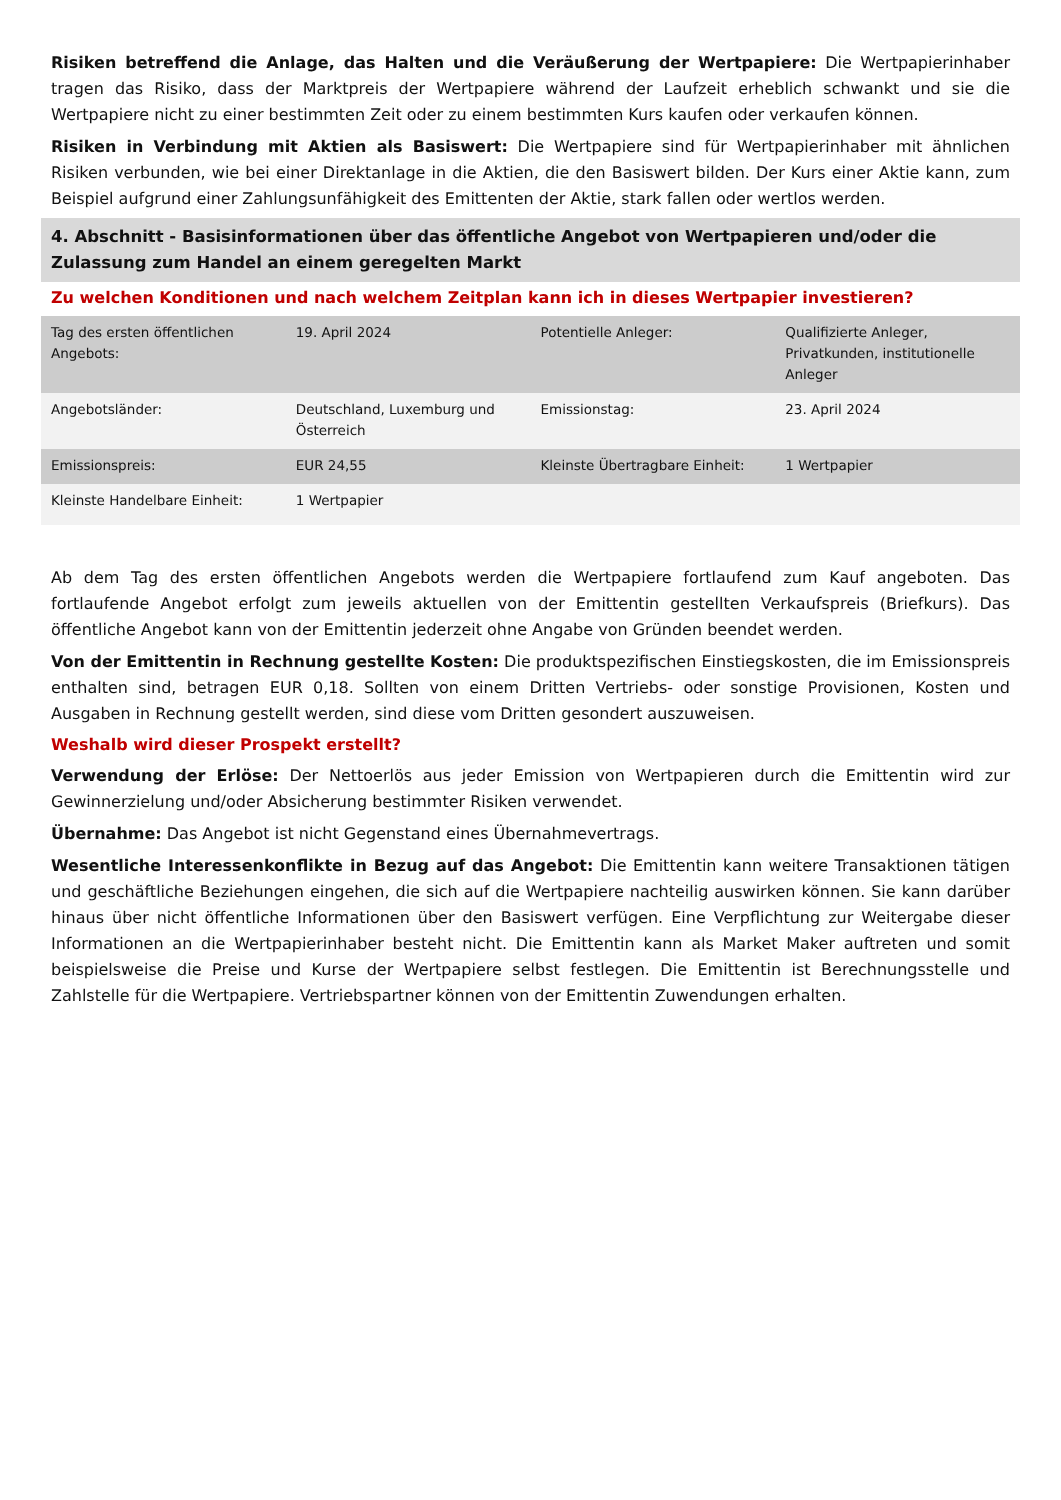Risiken betreffend die Anlage, das Halten und die Veräußerung der Wertpapiere: Die Wertpapierinhaber tragen das Risiko, dass der Marktpreis der Wertpapiere während der Laufzeit erheblich schwankt und sie die Wertpapiere nicht zu einer bestimmten Zeit oder zu einem bestimmten Kurs kaufen oder verkaufen können.
Risiken in Verbindung mit Aktien als Basiswert: Die Wertpapiere sind für Wertpapierinhaber mit ähnlichen Risiken verbunden, wie bei einer Direktanlage in die Aktien, die den Basiswert bilden. Der Kurs einer Aktie kann, zum Beispiel aufgrund einer Zahlungsunfähigkeit des Emittenten der Aktie, stark fallen oder wertlos werden.
4. Abschnitt - Basisinformationen über das öffentliche Angebot von Wertpapieren und/oder die Zulassung zum Handel an einem geregelten Markt
Zu welchen Konditionen und nach welchem Zeitplan kann ich in dieses Wertpapier investieren?
| Tag des ersten öffentlichen Angebots: | 19. April 2024 | Potentielle Anleger: | Qualifizierte Anleger, Privatkunden, institutionelle Anleger |
| Angebotsländer: | Deutschland, Luxemburg und Österreich | Emissionstag: | 23. April 2024 |
| Emissionspreis: | EUR 24,55 | Kleinste Übertragbare Einheit: | 1 Wertpapier |
| Kleinste Handelbare Einheit: | 1 Wertpapier | | |
Ab dem Tag des ersten öffentlichen Angebots werden die Wertpapiere fortlaufend zum Kauf angeboten. Das fortlaufende Angebot erfolgt zum jeweils aktuellen von der Emittentin gestellten Verkaufspreis (Briefkurs). Das öffentliche Angebot kann von der Emittentin jederzeit ohne Angabe von Gründen beendet werden.
Von der Emittentin in Rechnung gestellte Kosten: Die produktspezifischen Einstiegskosten, die im Emissionspreis enthalten sind, betragen EUR 0,18. Sollten von einem Dritten Vertriebs- oder sonstige Provisionen, Kosten und Ausgaben in Rechnung gestellt werden, sind diese vom Dritten gesondert auszuweisen.
Weshalb wird dieser Prospekt erstellt?
Verwendung der Erlöse: Der Nettoerlös aus jeder Emission von Wertpapieren durch die Emittentin wird zur Gewinnerzielung und/oder Absicherung bestimmter Risiken verwendet.
Übernahme: Das Angebot ist nicht Gegenstand eines Übernahmevertrags.
Wesentliche Interessenkonflikte in Bezug auf das Angebot: Die Emittentin kann weitere Transaktionen tätigen und geschäftliche Beziehungen eingehen, die sich auf die Wertpapiere nachteilig auswirken können. Sie kann darüber hinaus über nicht öffentliche Informationen über den Basiswert verfügen. Eine Verpflichtung zur Weitergabe dieser Informationen an die Wertpapierinhaber besteht nicht. Die Emittentin kann als Market Maker auftreten und somit beispielsweise die Preise und Kurse der Wertpapiere selbst festlegen. Die Emittentin ist Berechnungsstelle und Zahlstelle für die Wertpapiere. Vertriebspartner können von der Emittentin Zuwendungen erhalten.